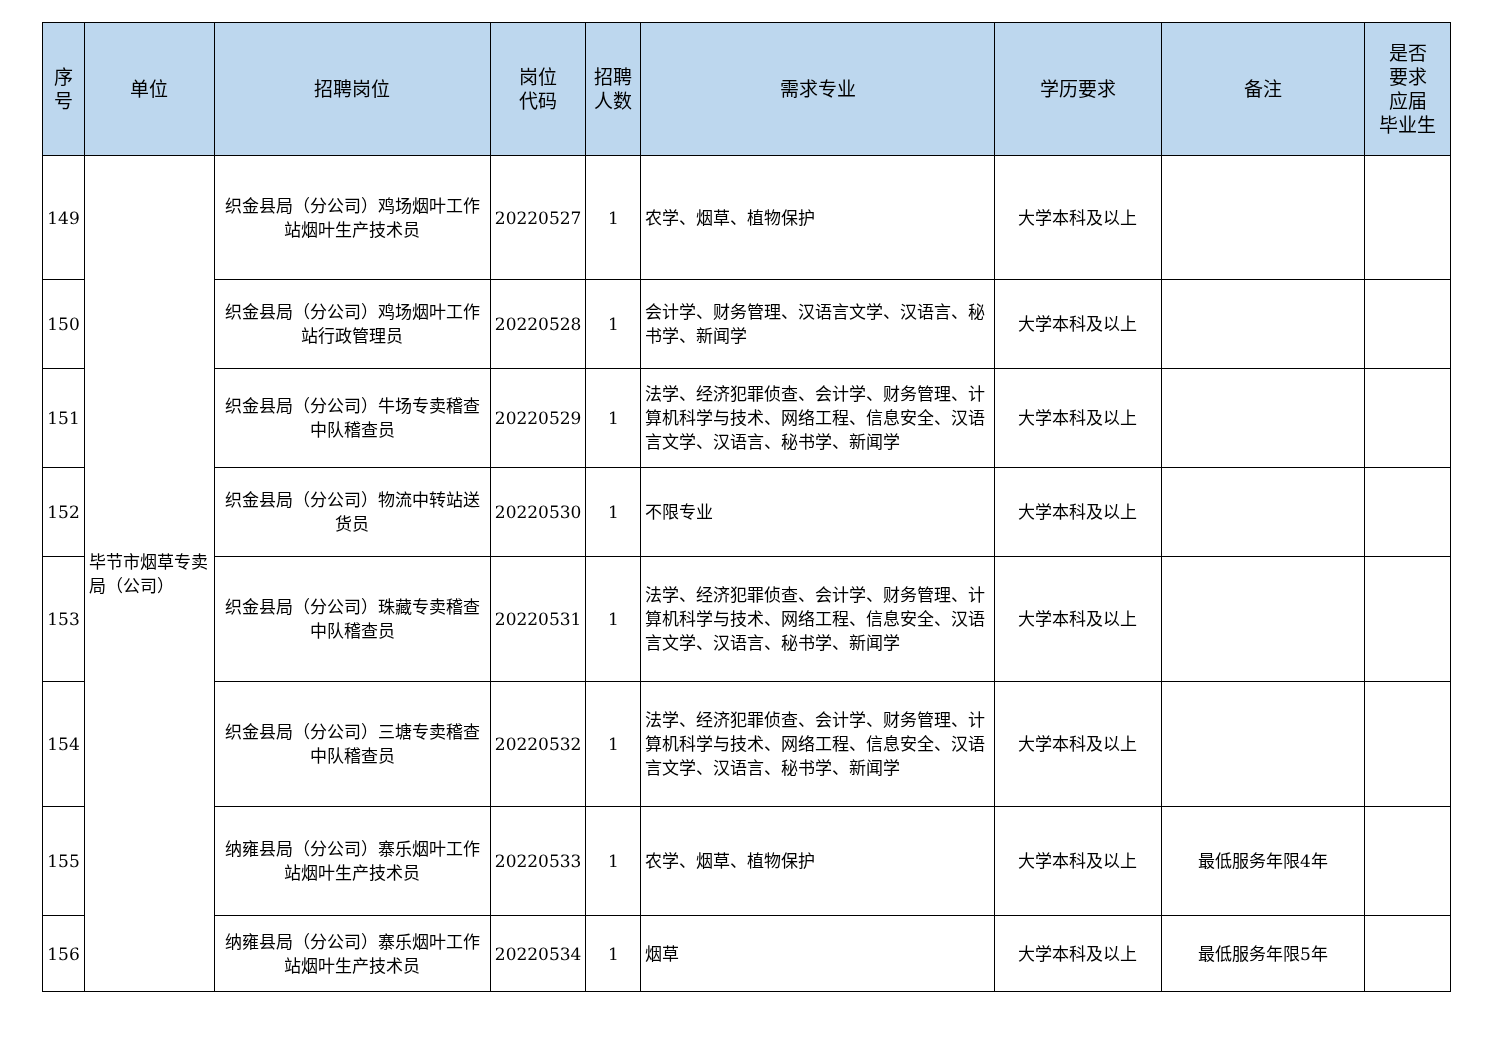| 序 号 | 单位 | 招聘岗位 | 岗位 代码 | 招聘 人数 | 需求专业 | 学历要求 | 备注 | 是否 要求 应届 毕业生 |
| --- | --- | --- | --- | --- | --- | --- | --- | --- |
| 149 | 毕节市烟草专卖局（公司） | 织金县局（分公司）鸡场烟叶工作站烟叶生产技术员 | 20220527 | 1 | 农学、烟草、植物保护 | 大学本科及以上 | | |
| 150 | | 织金县局（分公司）鸡场烟叶工作站行政管理员 | 20220528 | 1 | 会计学、财务管理、汉语言文学、汉语言、秘书学、新闻学 | 大学本科及以上 | | |
| 151 | | 织金县局（分公司）牛场专卖稽查中队稽查员 | 20220529 | 1 | 法学、经济犯罪侦查、会计学、财务管理、计算机科学与技术、网络工程、信息安全、汉语言文学、汉语言、秘书学、新闻学 | 大学本科及以上 | | |
| 152 | | 织金县局（分公司）物流中转站送货员 | 20220530 | 1 | 不限专业 | 大学本科及以上 | | |
| 153 | | 织金县局（分公司）珠藏专卖稽查中队稽查员 | 20220531 | 1 | 法学、经济犯罪侦查、会计学、财务管理、计算机科学与技术、网络工程、信息安全、汉语言文学、汉语言、秘书学、新闻学 | 大学本科及以上 | | |
| 154 | | 织金县局（分公司）三塘专卖稽查中队稽查员 | 20220532 | 1 | 法学、经济犯罪侦查、会计学、财务管理、计算机科学与技术、网络工程、信息安全、汉语言文学、汉语言、秘书学、新闻学 | 大学本科及以上 | | |
| 155 | | 纳雍县局（分公司）寨乐烟叶工作站烟叶生产技术员 | 20220533 | 1 | 农学、烟草、植物保护 | 大学本科及以上 | 最低服务年限4年 | |
| 156 | | 纳雍县局（分公司）寨乐烟叶工作站烟叶生产技术员 | 20220534 | 1 | 烟草 | 大学本科及以上 | 最低服务年限5年 | |